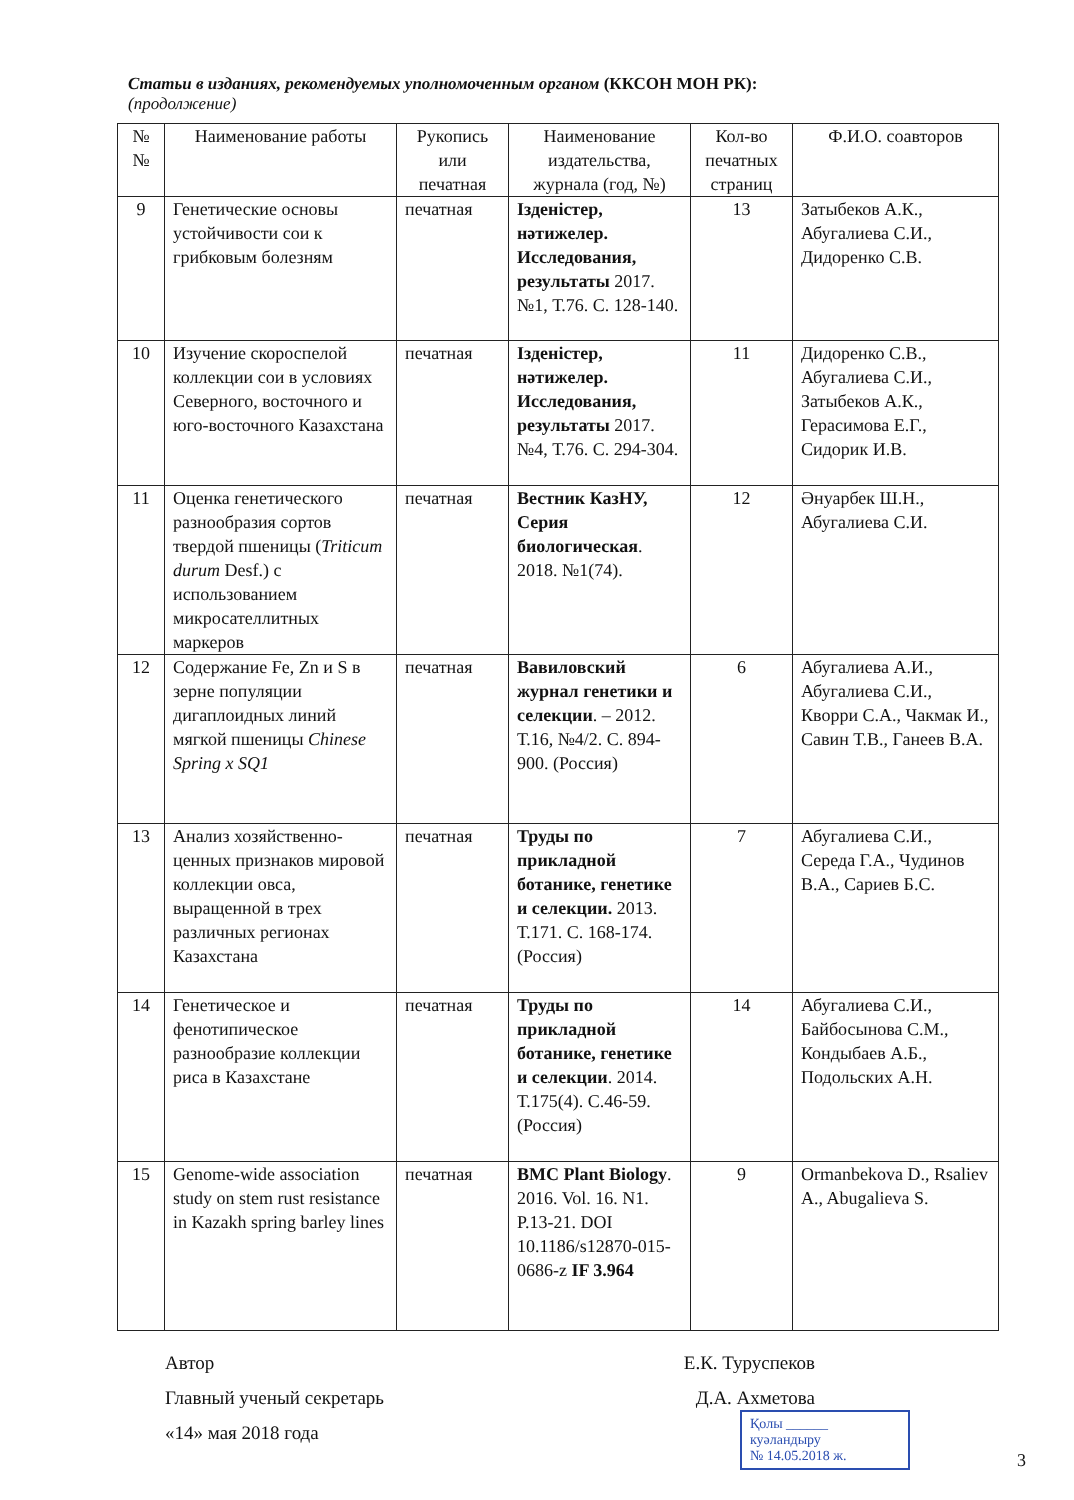Статьи в изданиях, рекомендуемых уполномоченным органом (ККСОН МОН РК):
(продолжение)
| № № | Наименование работы | Рукопись или печатная | Наименование издательства, журнала (год, №) | Кол-во печатных страниц | Ф.И.О. соавторов |
| --- | --- | --- | --- | --- | --- |
| 9 | Генетические основы устойчивости сои к грибковым болезням | печатная | Ізденістер, нәтижелер. Исследования, результаты 2017. №1, Т.76. С. 128-140. | 13 | Затыбеков А.К., Абугалиева С.И., Дидоренко С.В. |
| 10 | Изучение скороспелой коллекции сои в условиях Северного, восточного и юго-восточного Казахстана | печатная | Ізденістер, нәтижелер. Исследования, результаты 2017. №4, Т.76. С. 294-304. | 11 | Дидоренко С.В., Абугалиева С.И., Затыбеков А.К., Герасимова Е.Г., Сидорик И.В. |
| 11 | Оценка генетического разнообразия сортов твердой пшеницы ( Triticum durum Desf.) с использованием микросателлитных маркеров | печатная | Вестник КазНУ, Серия биологическая . 2018. №1(74). | 12 | Әнуарбек Ш.Н., Абугалиева С.И. |
| 12 | Содержание Fe, Zn и S в зерне популяции дигаплоидных линий мягкой пшеницы Chinese Spring x SQ1 | печатная | Вавиловский журнал генетики и селекции . – 2012. Т.16, №4/2. С. 894-900. (Россия) | 6 | Абугалиева А.И., Абугалиева С.И., Кворри С.А., Чакмак И., Савин Т.В., Ганеев В.А. |
| 13 | Анализ хозяйственно-ценных признаков мировой коллекции овса, выращенной в трех различных регионах Казахстана | печатная | Труды по прикладной ботанике, генетике и селекции. 2013. Т.171. С. 168-174. (Россия) | 7 | Абугалиева С.И., Середа Г.А., Чудинов В.А., Сариев Б.С. |
| 14 | Генетическое и фенотипическое разнообразие коллекции риса в Казахстане | печатная | Труды по прикладной ботанике, генетике и селекции . 2014. Т.175(4). С.46-59. (Россия) | 14 | Абугалиева С.И., Байбосынова С.М., Кондыбаев А.Б., Подольских А.Н. |
| 15 | Genome-wide association study on stem rust resistance in Kazakh spring barley lines | печатная | BMC Plant Biology . 2016. Vol. 16. N1. P.13-21. DOI 10.1186/s12870-015-0686-z IF 3.964 | 9 | Ormanbekova D., Rsaliev A., Abugalieva S. |
Автор Е.К. Туруспеков
Главный ученый секретарь Д.А. Ахметова
«14» мая 2018 года
Қолы ______ куәландыру
№ 14.05.2018 ж.
3